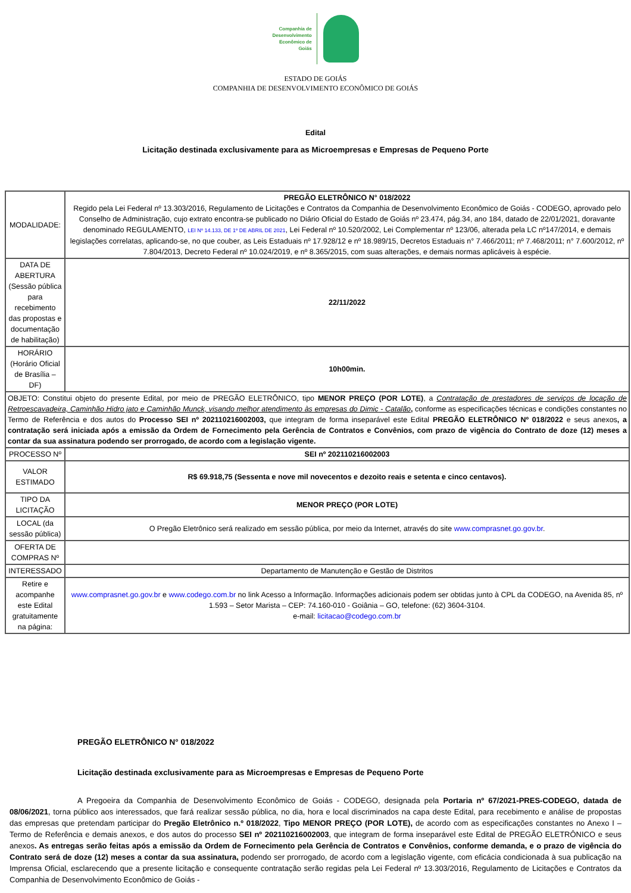Companhia de
Desenvolvimento
Econômico de
Goiás
ESTADO DE GOIÁS
COMPANHIA DE DESENVOLVIMENTO ECONÔMICO DE GOIÁS
Edital
Licitação destinada exclusivamente para as Microempresas e Empresas de Pequeno Porte
| MODALIDADE: | PREGÃO ELETRÔNICO N° 018/2022 Regido pela Lei Federal nº 13.303/2016, Regulamento de Licitações e Contratos da Companhia de Desenvolvimento Econômico de Goiás - CODEGO, aprovado pelo Conselho de Administração, cujo extrato encontra-se publicado no Diário Oficial do Estado de Goiás nº 23.474, pág.34, ano 184, datado de 22/01/2021, doravante denominado REGULAMENTO, LEI Nº 14.133, DE 1º DE ABRIL DE 2021 , Lei Federal nº 10.520/2002, Lei Complementar nº 123/06, alterada pela LC nº147/2014, e demais legislações correlatas, aplicando-se, no que couber, as Leis Estaduais nº 17.928/12 e nº 18.989/15, Decretos Estaduais n° 7.466/2011; nº 7.468/2011; n° 7.600/2012, nº 7.804/2013, Decreto Federal nº 10.024/2019, e nº 8.365/2015, com suas alterações, e demais normas aplicáveis à espécie. |
| DATA DE ABERTURA (Sessão pública para recebimento das propostas e documentação de habilitação) | 22/11/2022 |
| HORÁRIO (Horário Oficial de Brasília – DF) | 10h00min. |
| OBJETO: Constitui objeto do presente Edital, por meio de PREGÃO ELETRÔNICO, tipo MENOR PREÇO (POR LOTE) , a Contratação de prestadores de serviços de locação de Retroescavadeira, Caminhão Hidro jato e Caminhão Munck, visando melhor atendimento às empresas do Dimic - Catalão , conforme as especificações técnicas e condições constantes no Termo de Referência e dos autos do Processo SEI nº 202110216002003, que integram de forma inseparável este Edital PREGÃO ELETRÔNICO Nº 018/2022 e seus anexos , a contratação será iniciada após a emissão da Ordem de Fornecimento pela Gerência de Contratos e Convênios, com prazo de vigência do Contrato de doze (12) meses a contar da sua assinatura podendo ser prorrogado, de acordo com a legislação vigente. | |
| PROCESSO Nº | SEI nº 202110216002003 |
| VALOR ESTIMADO | R$ 69.918,75 (Sessenta e nove mil novecentos e dezoito reais e setenta e cinco centavos). |
| TIPO DA LICITAÇÃO | MENOR PREÇO (POR LOTE) |
| LOCAL (da sessão pública) | O Pregão Eletrônico será realizado em sessão pública, por meio da Internet, através do site www.comprasnet.go.gov.br . |
| OFERTA DE COMPRAS Nº | |
| INTERESSADO | Departamento de Manutenção e Gestão de Distritos |
| Retire e acompanhe este Edital gratuitamente na página: | www.comprasnet.go.gov.br e www.codego.com.br no link Acesso a Informação. Informações adicionais podem ser obtidas junto à CPL da CODEGO, na Avenida 85, nº 1.593 – Setor Marista – CEP: 74.160-010 - Goiânia – GO, telefone: (62) 3604-3104. e-mail: licitacao@codego.com.br |
PREGÃO ELETRÔNICO N° 018/2022
Licitação destinada exclusivamente para as Microempresas e Empresas de Pequeno Porte
A Pregoeira da Companhia de Desenvolvimento Econômico de Goiás - CODEGO, designada pela Portaria nº 67/2021-PRES-CODEGO, datada de 08/06/2021, torna público aos interessados, que fará realizar sessão pública, no dia, hora e local discriminados na capa deste Edital, para recebimento e análise de propostas das empresas que pretendam participar do Pregão Eletrônico n.º 018/2022, Tipo MENOR PREÇO (POR LOTE), de acordo com as especificações constantes no Anexo I – Termo de Referência e demais anexos, e dos autos do processo SEI nº 202110216002003, que integram de forma inseparável este Edital de PREGÃO ELETRÔNICO e seus anexos. As entregas serão feitas após a emissão da Ordem de Fornecimento pela Gerência de Contratos e Convênios, conforme demanda, e o prazo de vigência do Contrato será de doze (12) meses a contar da sua assinatura, podendo ser prorrogado, de acordo com a legislação vigente, com eficácia condicionada à sua publicação na Imprensa Oficial, esclarecendo que a presente licitação e consequente contratação serão regidas pela Lei Federal nº 13.303/2016, Regulamento de Licitações e Contratos da Companhia de Desenvolvimento Econômico de Goiás -